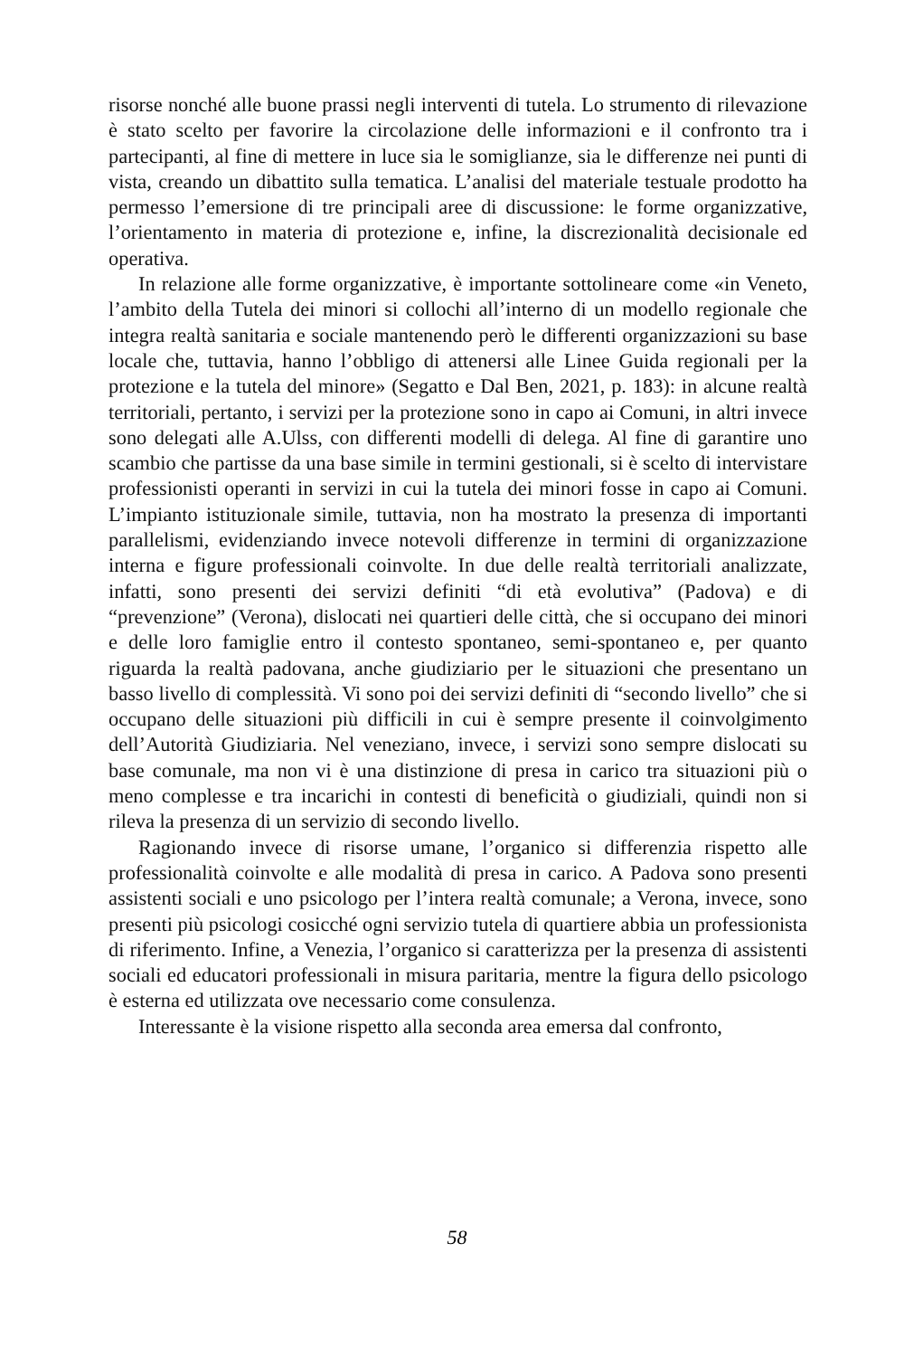risorse nonché alle buone prassi negli interventi di tutela. Lo strumento di rilevazione è stato scelto per favorire la circolazione delle informazioni e il confronto tra i partecipanti, al fine di mettere in luce sia le somiglianze, sia le differenze nei punti di vista, creando un dibattito sulla tematica. L’analisi del materiale testuale prodotto ha permesso l’emersione di tre principali aree di discussione: le forme organizzative, l’orientamento in materia di protezione e, infine, la discrezionalità decisionale ed operativa.
In relazione alle forme organizzative, è importante sottolineare come «in Veneto, l’ambito della Tutela dei minori si collochi all’interno di un modello regionale che integra realtà sanitaria e sociale mantenendo però le differenti organizzazioni su base locale che, tuttavia, hanno l’obbligo di attenersi alle Linee Guida regionali per la protezione e la tutela del minore» (Segatto e Dal Ben, 2021, p. 183): in alcune realtà territoriali, pertanto, i servizi per la protezione sono in capo ai Comuni, in altri invece sono delegati alle A.Ulss, con differenti modelli di delega. Al fine di garantire uno scambio che partisse da una base simile in termini gestionali, si è scelto di intervistare professionisti operanti in servizi in cui la tutela dei minori fosse in capo ai Comuni. L’impianto istituzionale simile, tuttavia, non ha mostrato la presenza di importanti parallelismi, evidenziando invece notevoli differenze in termini di organizzazione interna e figure professionali coinvolte. In due delle realtà territoriali analizzate, infatti, sono presenti dei servizi definiti “di età evolutiva” (Padova) e di “prevenzione” (Verona), dislocati nei quartieri delle città, che si occupano dei minori e delle loro famiglie entro il contesto spontaneo, semi-spontaneo e, per quanto riguarda la realtà padovana, anche giudiziario per le situazioni che presentano un basso livello di complessità. Vi sono poi dei servizi definiti di “secondo livello” che si occupano delle situazioni più difficili in cui è sempre presente il coinvolgimento dell’Autorità Giudiziaria. Nel veneziano, invece, i servizi sono sempre dislocati su base comunale, ma non vi è una distinzione di presa in carico tra situazioni più o meno complesse e tra incarichi in contesti di beneficità o giudiziali, quindi non si rileva la presenza di un servizio di secondo livello.
Ragionando invece di risorse umane, l’organico si differenzia rispetto alle professionalità coinvolte e alle modalità di presa in carico. A Padova sono presenti assistenti sociali e uno psicologo per l’intera realtà comunale; a Verona, invece, sono presenti più psicologi cosicché ogni servizio tutela di quartiere abbia un professionista di riferimento. Infine, a Venezia, l’organico si caratterizza per la presenza di assistenti sociali ed educatori professionali in misura paritaria, mentre la figura dello psicologo è esterna ed utilizzata ove necessario come consulenza.
Interessante è la visione rispetto alla seconda area emersa dal confronto,
58